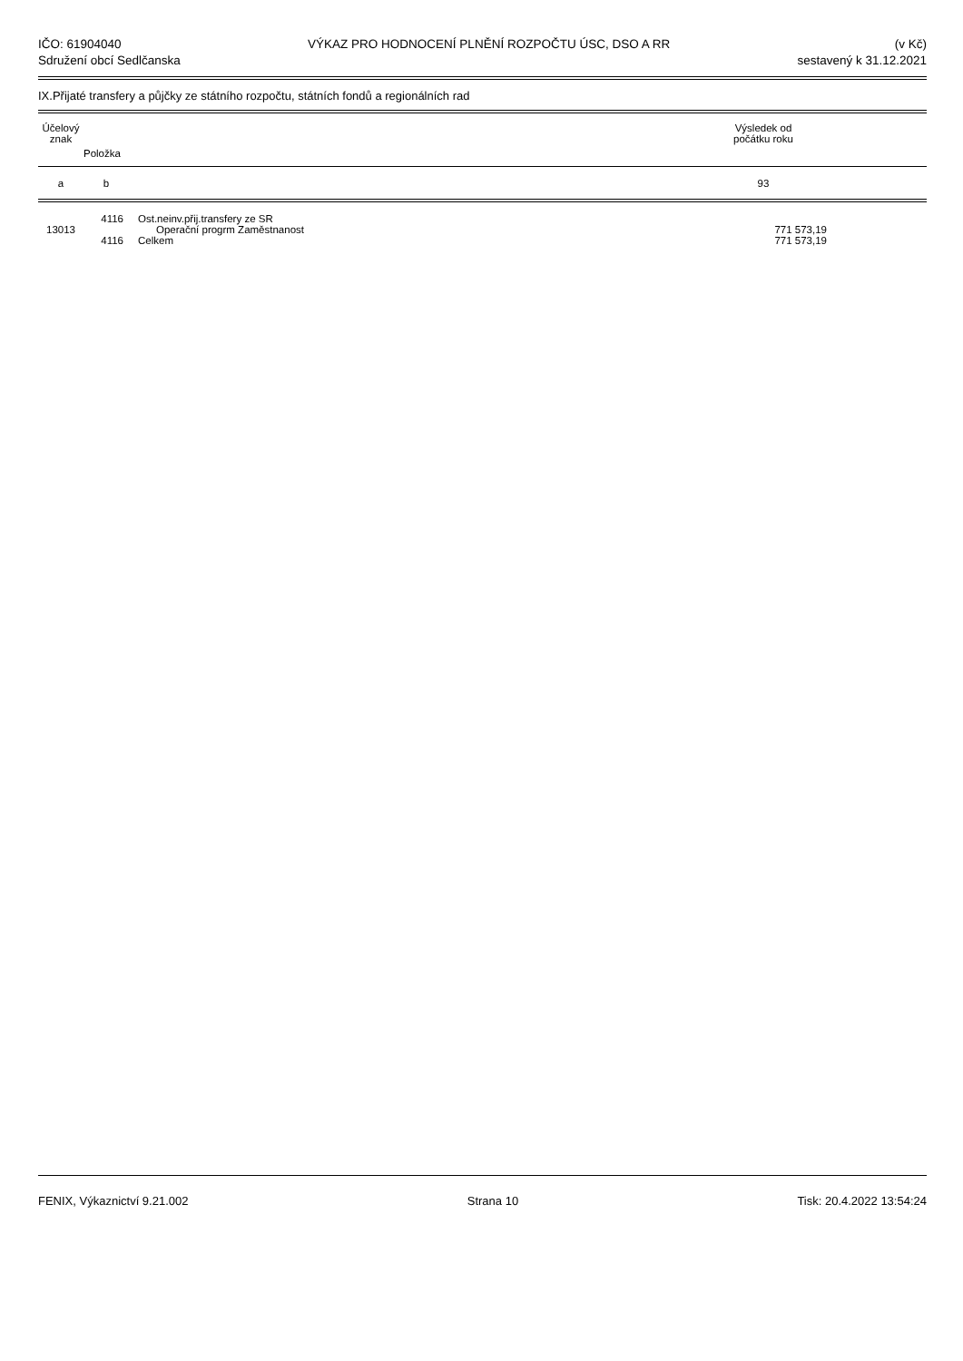IČO: 61904040
Sdružení obcí Sedlčanska
VÝKAZ PRO HODNOCENÍ PLNĚNÍ ROZPOČTU ÚSC, DSO A RR
(v Kč)
sestavený k 31.12.2021
IX.Přijaté transfery a půjčky ze státního rozpočtu, státních fondů a regionálních rad
| Účelový znak | Položka | | Výsledek od počátku roku | |
| --- | --- | --- | --- | --- |
| a | b | | 93 | |
| | 4116 | Ost.neinv.přij.transfery ze SR | | |
| 13013 | | Operační progrm Zaměstnanost | 771 573,19 | |
| | 4116 | Celkem | 771 573,19 | |
FENIX, Výkaznictví 9.21.002 Strana 10 Tisk: 20.4.2022 13:54:24